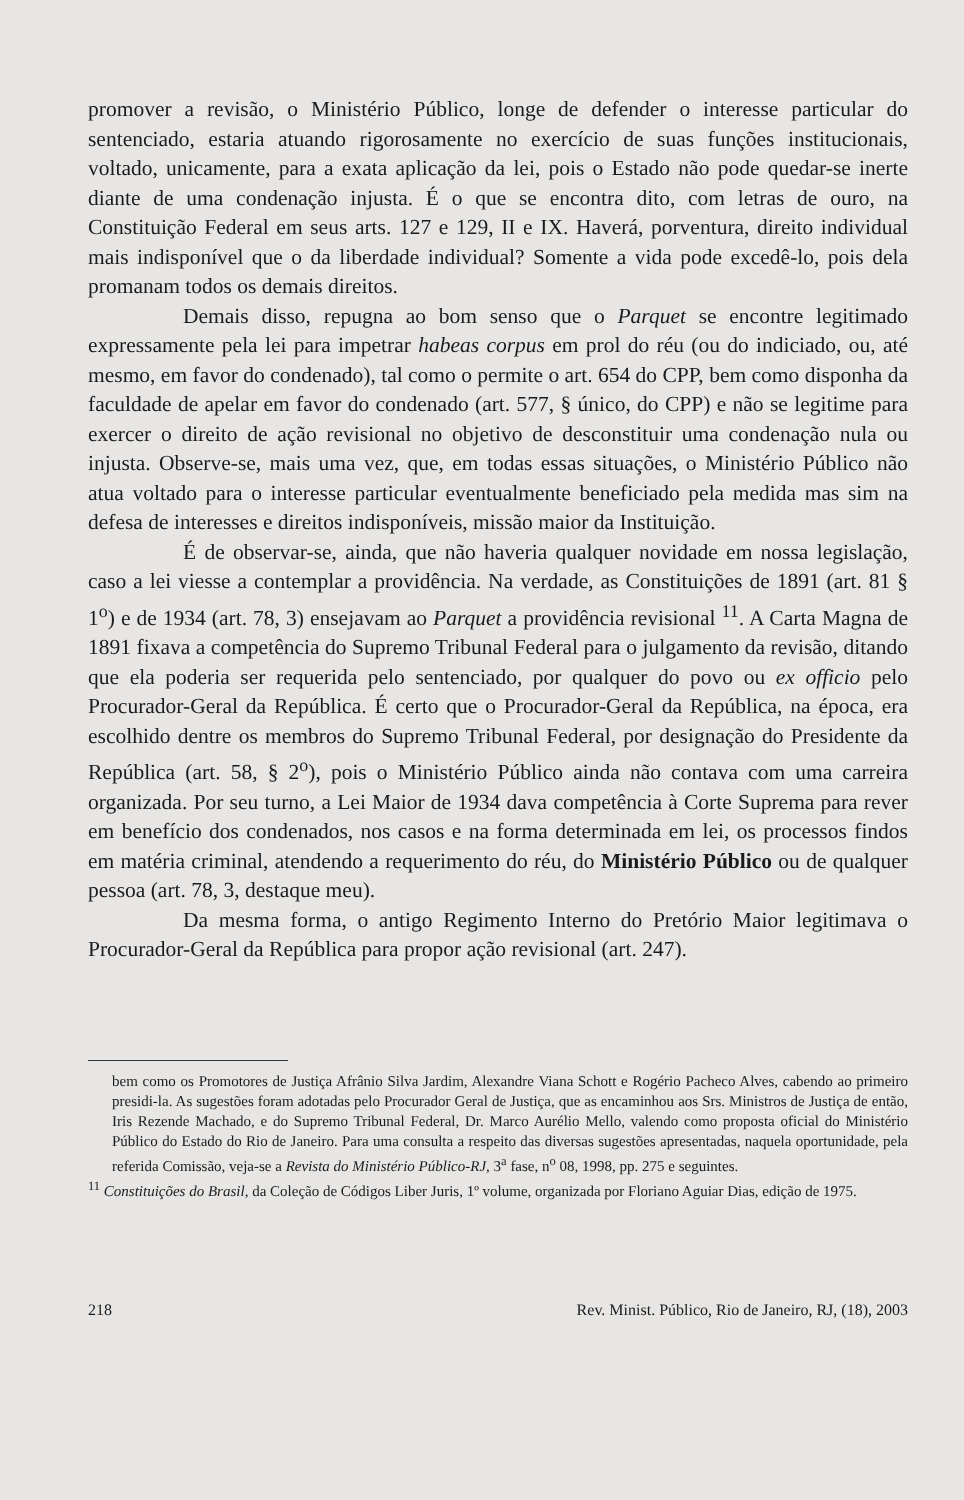promover a revisão, o Ministério Público, longe de defender o interesse particular do sentenciado, estaria atuando rigorosamente no exercício de suas funções institucionais, voltado, unicamente, para a exata aplicação da lei, pois o Estado não pode quedar-se inerte diante de uma condenação injusta. É o que se encontra dito, com letras de ouro, na Constituição Federal em seus arts. 127 e 129, II e IX. Haverá, porventura, direito individual mais indisponível que o da liberdade individual? Somente a vida pode excedê-lo, pois dela promanam todos os demais direitos.
Demais disso, repugna ao bom senso que o Parquet se encontre legitimado expressamente pela lei para impetrar habeas corpus em prol do réu (ou do indiciado, ou, até mesmo, em favor do condenado), tal como o permite o art. 654 do CPP, bem como disponha da faculdade de apelar em favor do condenado (art. 577, § único, do CPP) e não se legitime para exercer o direito de ação revisional no objetivo de desconstituir uma condenação nula ou injusta. Observe-se, mais uma vez, que, em todas essas situações, o Ministério Público não atua voltado para o interesse particular eventualmente beneficiado pela medida mas sim na defesa de interesses e direitos indisponíveis, missão maior da Instituição.
É de observar-se, ainda, que não haveria qualquer novidade em nossa legislação, caso a lei viesse a contemplar a providência. Na verdade, as Constituições de 1891 (art. 81 § 1<sup>o</sup>) e de 1934 (art. 78, 3) ensejavam ao Parquet a providência revisional <sup>11</sup>. A Carta Magna de 1891 fixava a competência do Supremo Tribunal Federal para o julgamento da revisão, ditando que ela poderia ser requerida pelo sentenciado, por qualquer do povo ou ex officio pelo Procurador-Geral da República. É certo que o Procurador-Geral da República, na época, era escolhido dentre os membros do Supremo Tribunal Federal, por designação do Presidente da República (art. 58, § 2<sup>o</sup>), pois o Ministério Público ainda não contava com uma carreira organizada. Por seu turno, a Lei Maior de 1934 dava competência à Corte Suprema para rever em benefício dos condenados, nos casos e na forma determinada em lei, os processos findos em matéria criminal, atendendo a requerimento do réu, do Ministério Público ou de qualquer pessoa (art. 78, 3, destaque meu).
Da mesma forma, o antigo Regimento Interno do Pretório Maior legitimava o Procurador-Geral da República para propor ação revisional (art. 247).
bem como os Promotores de Justiça Afrânio Silva Jardim, Alexandre Viana Schott e Rogério Pacheco Alves, cabendo ao primeiro presidi-la. As sugestões foram adotadas pelo Procurador Geral de Justiça, que as encaminhou aos Srs. Ministros de Justiça de então, Iris Rezende Machado, e do Supremo Tribunal Federal, Dr. Marco Aurélio Mello, valendo como proposta oficial do Ministério Público do Estado do Rio de Janeiro. Para uma consulta a respeito das diversas sugestões apresentadas, naquela oportunidade, pela referida Comissão, veja-se a Revista do Ministério Público-RJ, 3<sup>a</sup> fase, n<sup>o</sup> 08, 1998, pp. 275 e seguintes.
<sup>11</sup> Constituições do Brasil, da Coleção de Códigos Liber Juris, 1º volume, organizada por Floriano Aguiar Dias, edição de 1975.
218 Rev. Minist. Público, Rio de Janeiro, RJ, (18), 2003